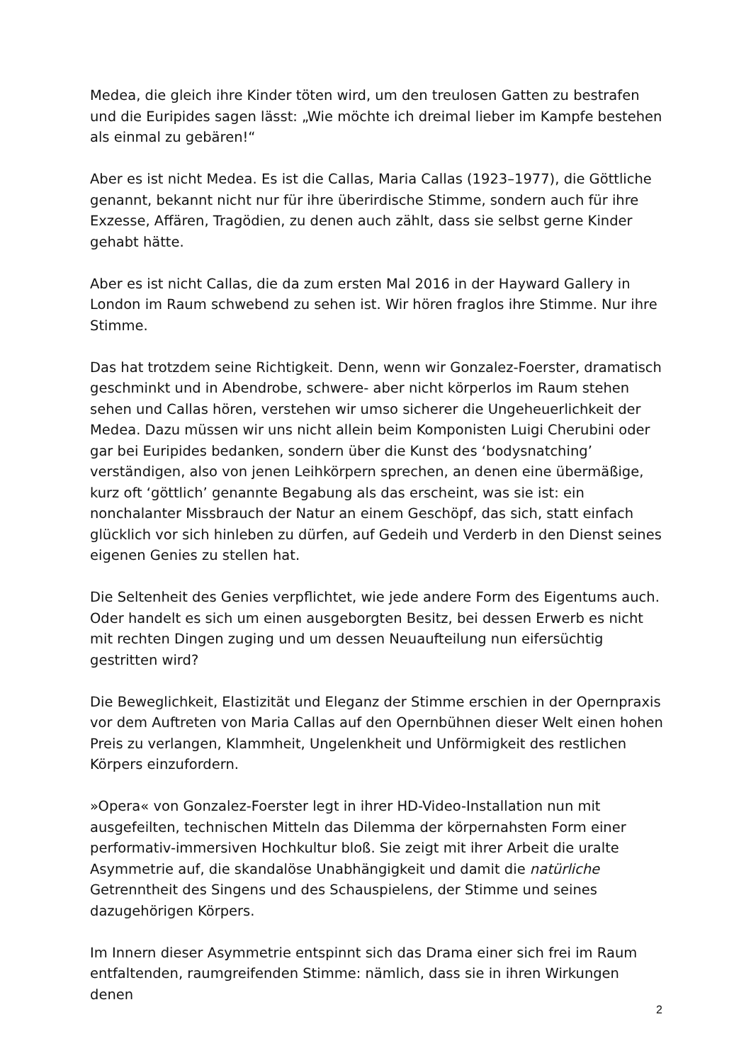Medea, die gleich ihre Kinder töten wird, um den treulosen Gatten zu bestrafen und die Euripides sagen lässt: „Wie möchte ich dreimal lieber im Kampfe bestehen als einmal zu gebären!“
Aber es ist nicht Medea. Es ist die Callas, Maria Callas (1923–1977), die Göttliche genannt, bekannt nicht nur für ihre überirdische Stimme, sondern auch für ihre Exzesse, Affären, Tragödien, zu denen auch zählt, dass sie selbst gerne Kinder gehabt hätte.
Aber es ist nicht Callas, die da zum ersten Mal 2016 in der Hayward Gallery in London im Raum schwebend zu sehen ist. Wir hören fraglos ihre Stimme. Nur ihre Stimme.
Das hat trotzdem seine Richtigkeit. Denn, wenn wir Gonzalez-Foerster, dramatisch geschminkt und in Abendrobe, schwere- aber nicht körperlos im Raum stehen sehen und Callas hören, verstehen wir umso sicherer die Ungeheuerlichkeit der Medea. Dazu müssen wir uns nicht allein beim Komponisten Luigi Cherubini oder gar bei Euripides bedanken, sondern über die Kunst des ‘bodysnatching’ verständigen, also von jenen Leihkörpern sprechen, an denen eine übermäßige, kurz oft ‘göttlich’ genannte Begabung als das erscheint, was sie ist: ein nonchalanter Missbrauch der Natur an einem Geschöpf, das sich, statt einfach glücklich vor sich hinleben zu dürfen, auf Gedeih und Verderb in den Dienst seines eigenen Genies zu stellen hat.
Die Seltenheit des Genies verpflichtet, wie jede andere Form des Eigentums auch. Oder handelt es sich um einen ausgeborgten Besitz, bei dessen Erwerb es nicht mit rechten Dingen zuging und um dessen Neuaufteilung nun eifersüchtig gestritten wird?
Die Beweglichkeit, Elastizität und Eleganz der Stimme erschien in der Opernpraxis vor dem Auftreten von Maria Callas auf den Opernbühnen dieser Welt einen hohen Preis zu verlangen, Klammheit, Ungelenkheit und Unförmigkeit des restlichen Körpers einzufordern.
»Opera« von Gonzalez-Foerster legt in ihrer HD-Video-Installation nun mit ausgefeilten, technischen Mitteln das Dilemma der körpernahsten Form einer performativ-immersiven Hochkultur bloß. Sie zeigt mit ihrer Arbeit die uralte Asymmetrie auf, die skandalöse Unabhängigkeit und damit die natürliche Getrenntheit des Singens und des Schauspielens, der Stimme und seines dazugehörigen Körpers.
Im Innern dieser Asymmetrie entspinnt sich das Drama einer sich frei im Raum entfaltenden, raumgreifenden Stimme: nämlich, dass sie in ihren Wirkungen denen
2